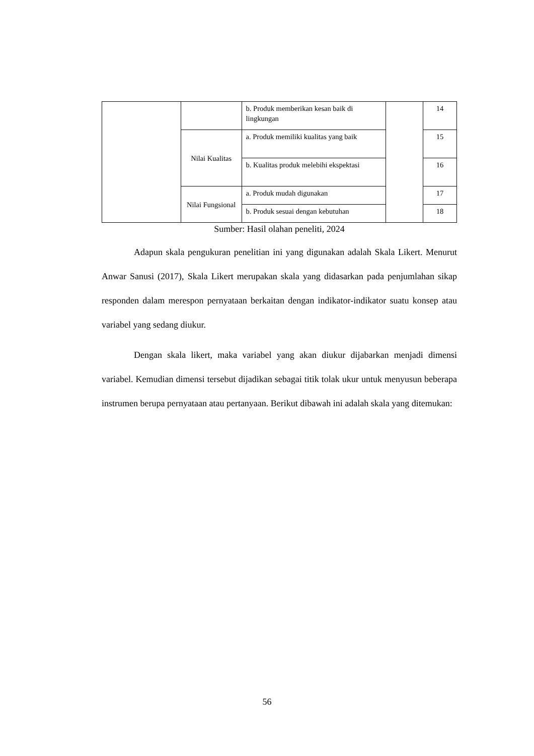| | | b. Produk memberikan kesan baik di lingkungan | | 14 |
| | Nilai Kualitas | a. Produk memiliki kualitas yang baik | | 15 |
| | | b. Kualitas produk melebihi ekspektasi | | 16 |
| | Nilai Fungsional | a. Produk mudah digunakan | | 17 |
| | | b. Produk sesuai dengan kebutuhan | | 18 |
Sumber: Hasil olahan peneliti, 2024
Adapun skala pengukuran penelitian ini yang digunakan adalah Skala Likert. Menurut Anwar Sanusi (2017), Skala Likert merupakan skala yang didasarkan pada penjumlahan sikap responden dalam merespon pernyataan berkaitan dengan indikator-indikator suatu konsep atau variabel yang sedang diukur.
Dengan skala likert, maka variabel yang akan diukur dijabarkan menjadi dimensi variabel. Kemudian dimensi tersebut dijadikan sebagai titik tolak ukur untuk menyusun beberapa instrumen berupa pernyataan atau pertanyaan. Berikut dibawah ini adalah skala yang ditemukan:
56